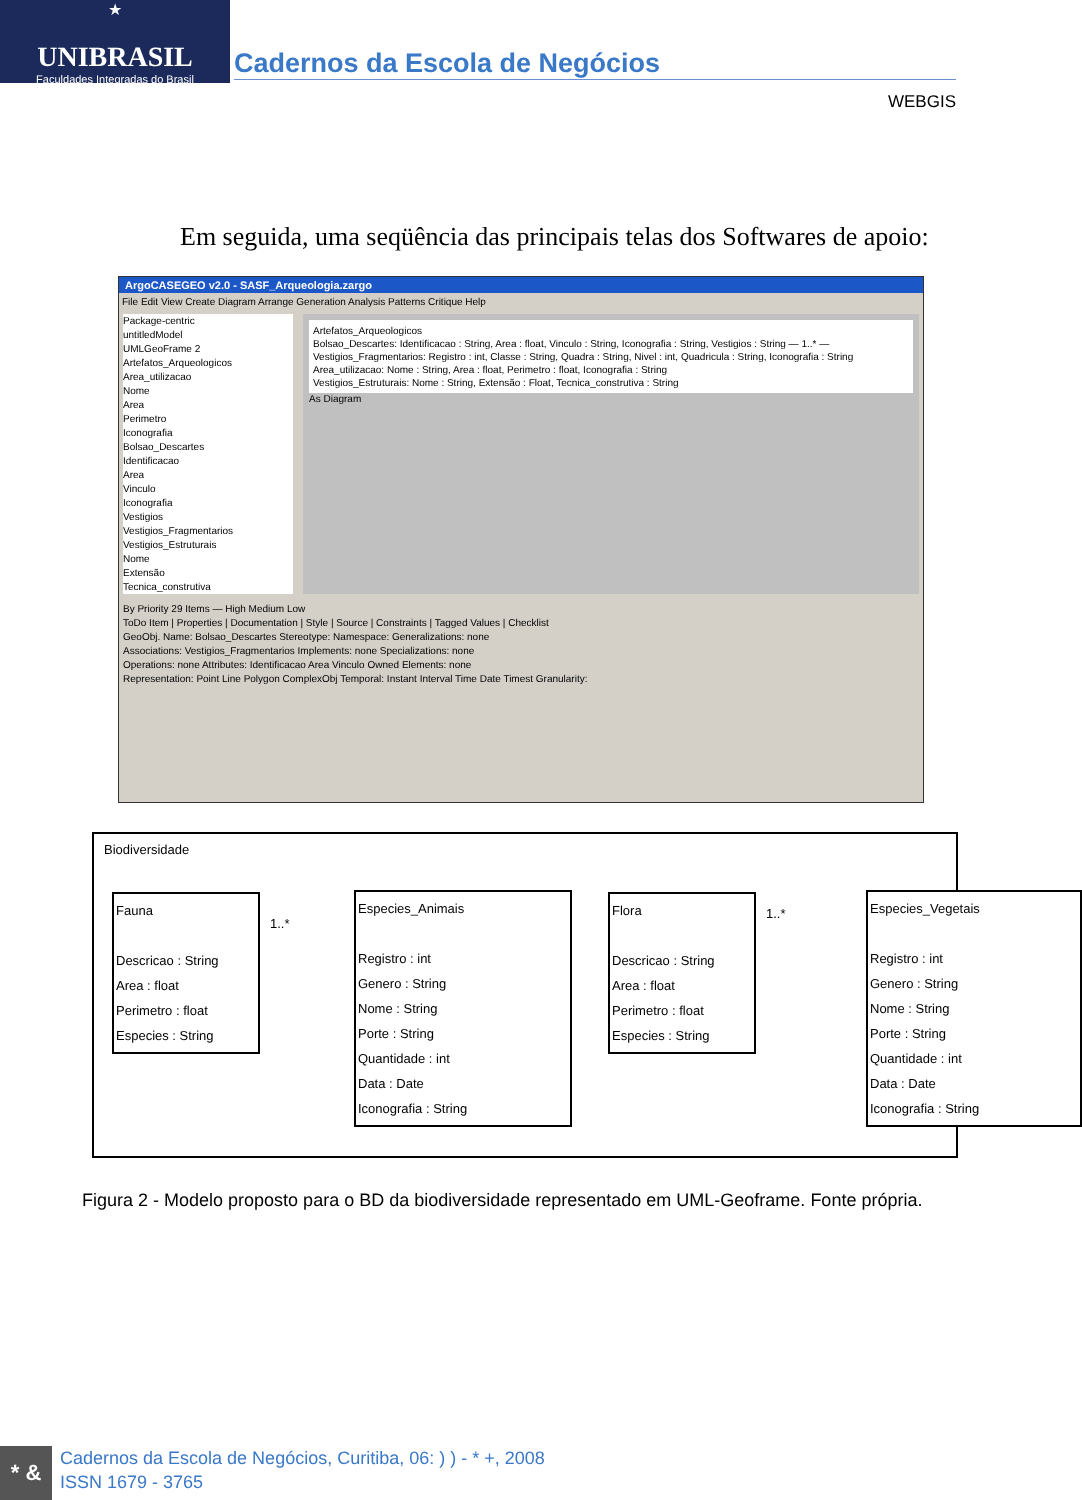★
UNIBRASIL
Faculdades Integradas do Brasil
Cadernos da Escola de Negócios
WEBGIS
Em seguida, uma seqüência das principais telas dos Softwares de apoio:
ArgoCASEGEO v2.0 - SASF_Arqueologia.zargo
File Edit View Create Diagram Arrange Generation Analysis Patterns Critique Help
Package-centric
untitledModel
UMLGeoFrame 2
Artefatos_Arqueologicos
Area_utilizacao
Nome
Area
Perimetro
Iconografia
Bolsao_Descartes
Identificacao
Area
Vinculo
Iconografia
Vestigios
Vestigios_Fragmentarios
Vestigios_Estruturais
Nome
Extensão
Tecnica_construtiva
Artefatos_Arqueologicos
Bolsao_Descartes: Identificacao : String, Area : float, Vinculo : String, Iconografia : String, Vestigios : String — 1..* — Vestigios_Fragmentarios: Registro : int, Classe : String, Quadra : String, Nivel : int, Quadricula : String, Iconografia : String
Area_utilizacao: Nome : String, Area : float, Perimetro : float, Iconografia : String
Vestigios_Estruturais: Nome : String, Extensão : Float, Tecnica_construtiva : String
As Diagram
By Priority 29 Items — High Medium Low
ToDo Item | Properties | Documentation | Style | Source | Constraints | Tagged Values | Checklist
GeoObj. Name: Bolsao_Descartes Stereotype: Namespace: Generalizations: none
Associations: Vestigios_Fragmentarios Implements: none Specializations: none
Operations: none Attributes: Identificacao Area Vinculo Owned Elements: none
Representation: Point Line Polygon ComplexObj Temporal: Instant Interval Time Date Timest Granularity:
Biodiversidade
Fauna
Descricao : String
Area : float
Perimetro : float
Especies : String
1..*
Especies_Animais
Registro : int
Genero : String
Nome : String
Porte : String
Quantidade : int
Data : Date
Iconografia : String
Flora
Descricao : String
Area : float
Perimetro : float
Especies : String
1..*
Especies_Vegetais
Registro : int
Genero : String
Nome : String
Porte : String
Quantidade : int
Data : Date
Iconografia : String
Figura 2 - Modelo proposto para o BD da biodiversidade representado em UML-Geoframe. Fonte própria.
* &
Cadernos da Escola de Negócios, Curitiba, 06: ) ) - * +, 2008
ISSN 1679 - 3765